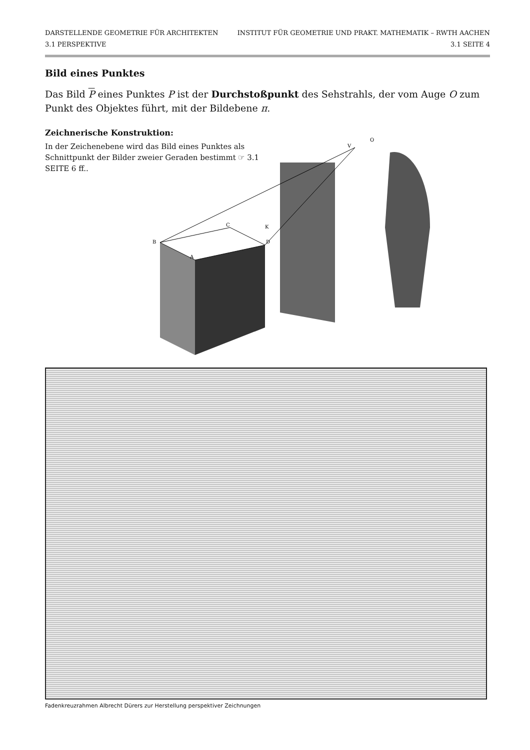DARSTELLENDE GEOMETRIE FÜR ARCHITEKTEN
3.1 PERSPEKTIVE
INSTITUT FÜR GEOMETRIE UND PRAKT. MATHEMATIK – RWTH AACHEN
3.1 SEITE 4
Bild eines Punktes
Das Bild P eines Punktes P ist der Durchstoßpunkt des Sehstrahls, der vom Auge O zum Punkt des Objektes führt, mit der Bildebene π.
Zeichnerische Konstruktion:
In der Zeichenebene wird das Bild eines Punktes als Schnittpunkt der Bilder zweier Geraden bestimmt ☞ 3.1 SEITE 6 ff..
B
A
D
C
K
V
O
Fadenkreuzrahmen Albrecht Dürers zur Herstellung perspektiver Zeichnungen